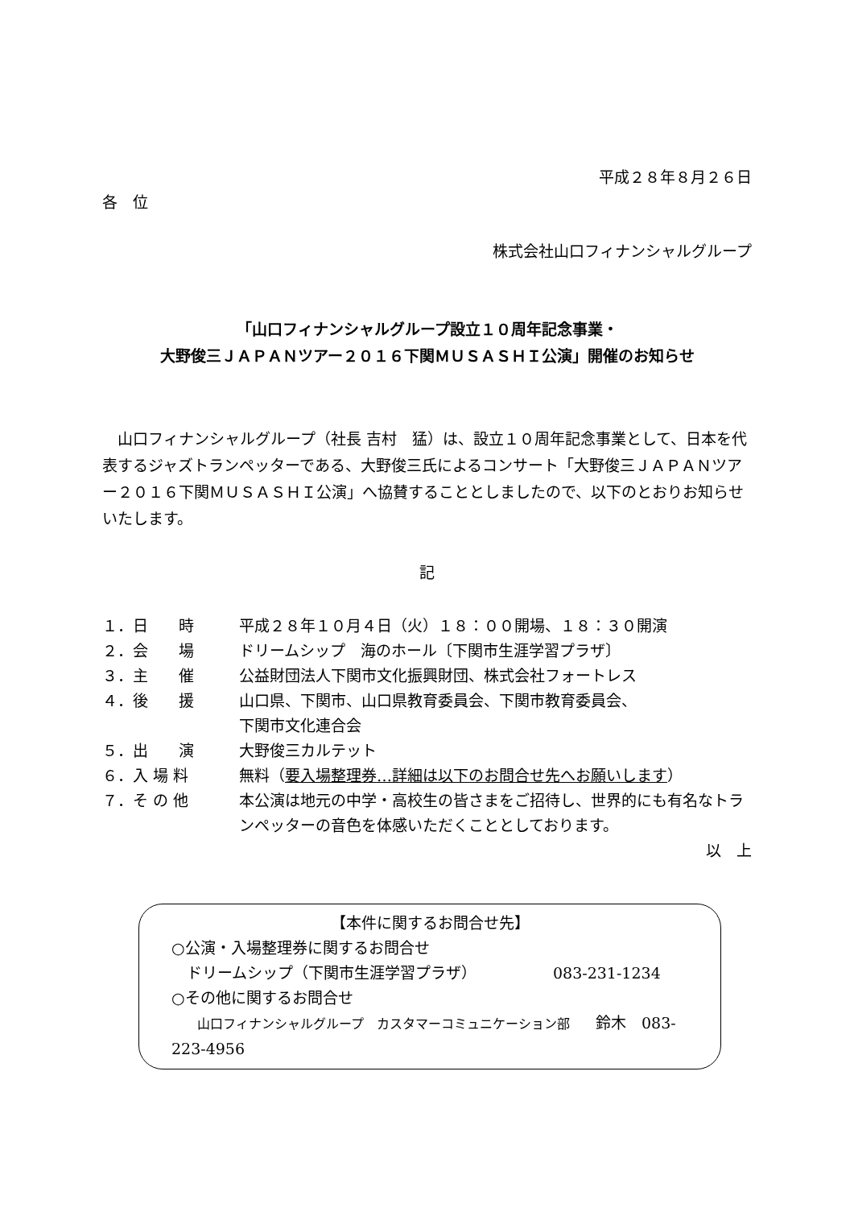平成２８年８月２６日
各　位
株式会社山口フィナンシャルグループ
「山口フィナンシャルグループ設立１０周年記念事業・
大野俊三ＪＡＰＡＮツアー２０１６下関ＭＵＳＡＳＨＩ公演」開催のお知らせ
　山口フィナンシャルグループ（社長 吉村　猛）は、設立１０周年記念事業として、日本を代表するジャズトランペッターである、大野俊三氏によるコンサート「大野俊三ＪＡＰＡＮツアー２０１６下関ＭＵＳＡＳＨＩ公演」へ協賛することとしましたので、以下のとおりお知らせいたします。
記
| １．日 時 | 平成２８年１０月４日（火）１８：００開場、１８：３０開演 |
| ２．会 場 | ドリームシップ 海のホール〔下関市生涯学習プラザ〕 |
| ３．主 催 | 公益財団法人下関市文化振興財団、株式会社フォートレス |
| ４．後 援 | 山口県、下関市、山口県教育委員会、下関市教育委員会、 下関市文化連合会 |
| ５．出 演 | 大野俊三カルテット |
| ６．入 場 料 | 無料（ 要入場整理券…詳細は以下のお問合せ先へお願いします ） |
| ７．そ の 他 | 本公演は地元の中学・高校生の皆さまをご招待し、世界的にも有名なトランペッターの音色を体感いただくこととしております。 |
以　上
【本件に関するお問合せ先】
○公演・入場整理券に関するお問合せ
　ドリームシップ（下関市生涯学習プラザ） 083-231-1234
○その他に関するお問合せ
　　山口フィナンシャルグループ　カスタマーコミュニケーション部　　鈴木　083-223-4956